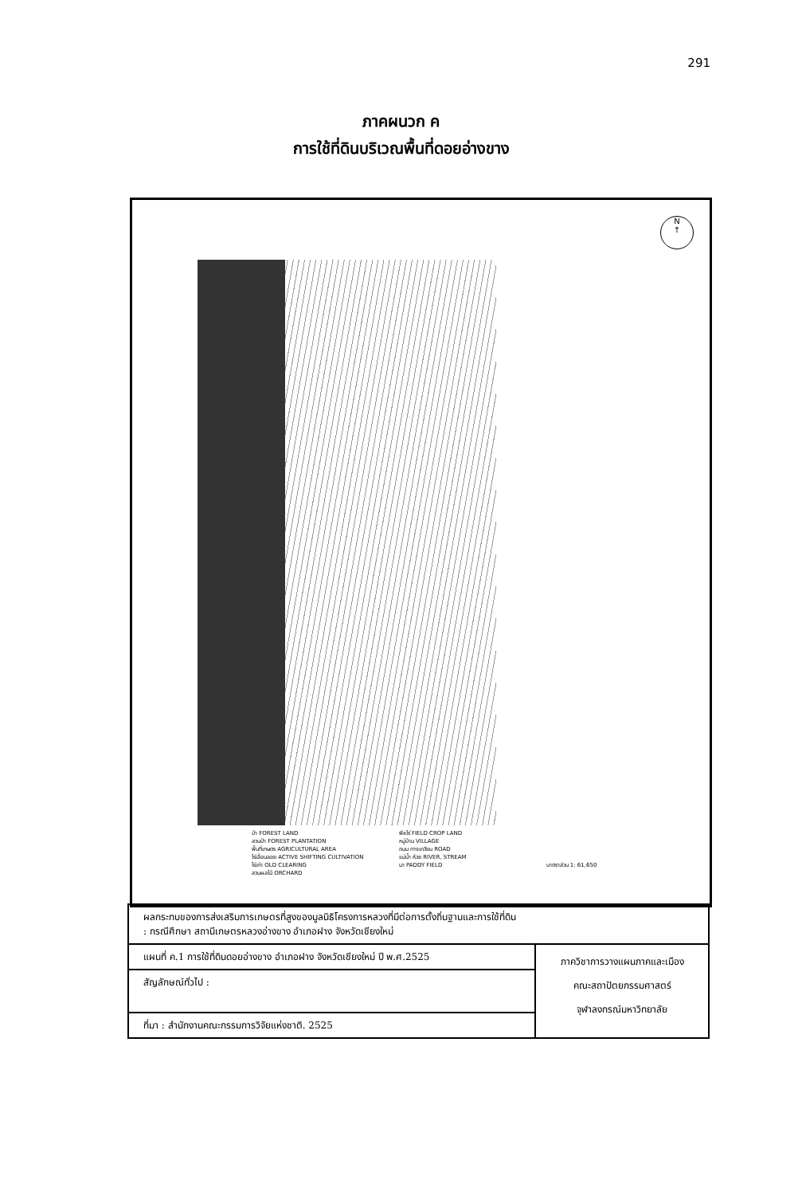291
ภาคผนวก ค
การใช้ที่ดินบริเวณพื้นที่ดอยอ่างขาง
N
↑
ป่า FOREST LAND
พืชไร่ FIELD CROP LAND
สวนป่า FOREST PLANTATION
หมู่บ้าน VILLAGE
พื้นที่เกษตร AGRICULTURAL AREA
ถนน ทางเกวียน ROAD
ไร่เลื่อนลอย ACTIVE SHIFTING CULTIVATION
แม่น้ำ ห้วย RIVER, STREAM
ไร่เก่า OLD CLEARING
นา PADDY FIELD
มาตราส่วน 1: 61,650
สวนผลไม้ ORCHARD
| ผลกระทบของการส่งเสริมการเกษตรที่สูงของมูลนิธิโครงการหลวงที่มีต่อการตั้งถิ่นฐานและการใช้ที่ดิน : กรณีศึกษา สถานีเกษตรหลวงอ่างขาง อำเภอฝาง จังหวัดเชียงใหม่ | |
| แผนที่ ค.1 การใช้ที่ดินดอยอ่างขาง อำเภอฝาง จังหวัดเชียงใหม่ ปี พ.ศ.2525 | ภาควิชาการวางแผนภาคและเมือง คณะสถาปัตยกรรมศาสตร์ จุฬาลงกรณ์มหาวิทยาลัย |
| สัญลักษณ์ทั่วไป : | |
| ที่มา : สำนักงานคณะกรรมการวิจัยแห่งชาติ. 2525 | |